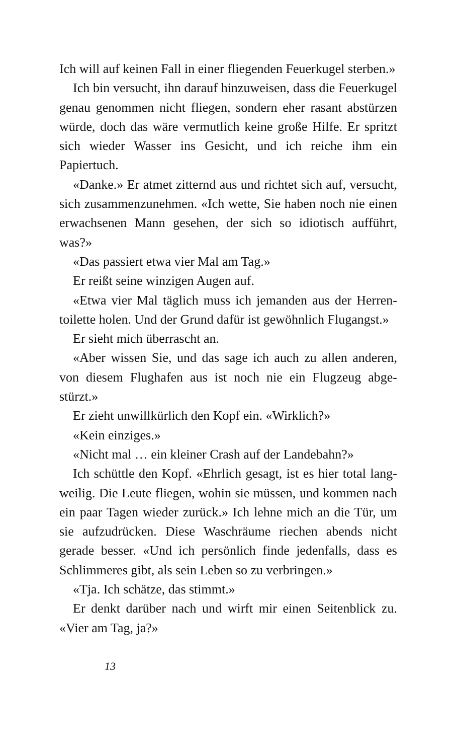Ich will auf keinen Fall in einer fliegenden Feuerkugel ster­ben.»
Ich bin versucht, ihn darauf hinzuweisen, dass die Feuer­kugel genau genommen nicht fliegen, sondern eher rasant abstürzen würde, doch das wäre vermutlich keine große Hil­fe. Er spritzt sich wieder Wasser ins Gesicht, und ich reiche ihm ein Papiertuch.
«Danke.» Er atmet zitternd aus und richtet sich auf, ver­sucht, sich zusammenzunehmen. «Ich wette, Sie haben noch nie einen erwachsenen Mann gesehen, der sich so idiotisch aufführt, was?»
«Das passiert etwa vier Mal am Tag.»
Er reißt seine winzigen Augen auf.
«Etwa vier Mal täglich muss ich jemanden aus der Herren­toilette holen. Und der Grund dafür ist gewöhnlich Flug­angst.»
Er sieht mich überrascht an.
«Aber wissen Sie, und das sage ich auch zu allen anderen, von diesem Flughafen aus ist noch nie ein Flugzeug abge­stürzt.»
Er zieht unwillkürlich den Kopf ein. «Wirklich?»
«Kein einziges.»
«Nicht mal … ein kleiner Crash auf der Landebahn?»
Ich schüttle den Kopf. «Ehrlich gesagt, ist es hier total lang­weilig. Die Leute fliegen, wohin sie müssen, und kommen nach ein paar Tagen wieder zurück.» Ich lehne mich an die Tür, um sie aufzudrücken. Diese Waschräume riechen abends nicht gerade besser. «Und ich persönlich finde jedenfalls, dass es Schlimmeres gibt, als sein Leben so zu verbringen.»
«Tja. Ich schätze, das stimmt.»
Er denkt darüber nach und wirft mir einen Seitenblick zu. «Vier am Tag, ja?»
13